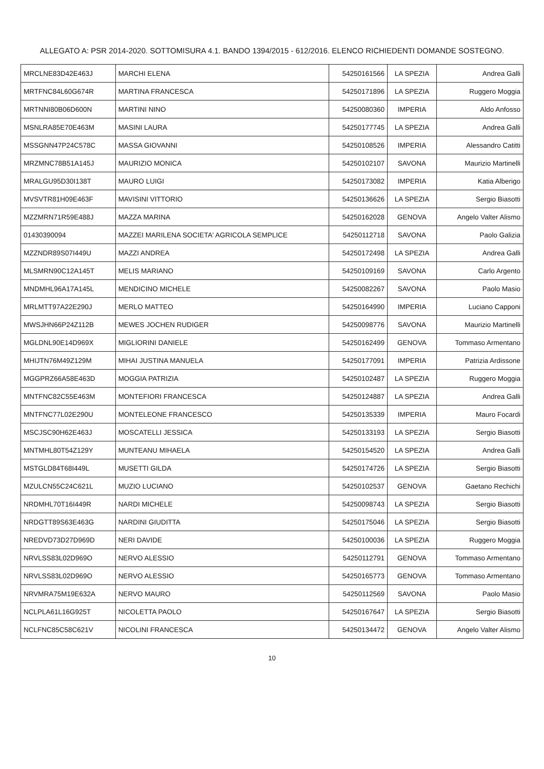ALLEGATO A: PSR 2014-2020. SOTTOMISURA 4.1. BANDO 1394/2015 - 612/2016. ELENCO RICHIEDENTI DOMANDE SOSTEGNO.
| MRCLNE83D42E463J | MARCHI ELENA | 54250161566 | LA SPEZIA | Andrea Galli |
| MRTFNC84L60G674R | MARTINA FRANCESCA | 54250171896 | LA SPEZIA | Ruggero Moggia |
| MRTNNI80B06D600N | MARTINI NINO | 54250080360 | IMPERIA | Aldo Anfosso |
| MSNLRA85E70E463M | MASINI LAURA | 54250177745 | LA SPEZIA | Andrea Galli |
| MSSGNN47P24C578C | MASSA GIOVANNI | 54250108526 | IMPERIA | Alessandro Catitti |
| MRZMNC78B51A145J | MAURIZIO MONICA | 54250102107 | SAVONA | Maurizio Martinelli |
| MRALGU95D30I138T | MAURO LUIGI | 54250173082 | IMPERIA | Katia Alberigo |
| MVSVTR81H09E463F | MAVISINI VITTORIO | 54250136626 | LA SPEZIA | Sergio Biasotti |
| MZZMRN71R59E488J | MAZZA MARINA | 54250162028 | GENOVA | Angelo Valter Alismo |
| 01430390094 | MAZZEI MARILENA SOCIETA' AGRICOLA SEMPLICE | 54250112718 | SAVONA | Paolo Galizia |
| MZZNDR89S07I449U | MAZZI ANDREA | 54250172498 | LA SPEZIA | Andrea Galli |
| MLSMRN90C12A145T | MELIS MARIANO | 54250109169 | SAVONA | Carlo Argento |
| MNDMHL96A17A145L | MENDICINO MICHELE | 54250082267 | SAVONA | Paolo Masio |
| MRLMTT97A22E290J | MERLO MATTEO | 54250164990 | IMPERIA | Luciano Capponi |
| MWSJHN66P24Z112B | MEWES JOCHEN RUDIGER | 54250098776 | SAVONA | Maurizio Martinelli |
| MGLDNL90E14D969X | MIGLIORINI DANIELE | 54250162499 | GENOVA | Tommaso Armentano |
| MHIJTN76M49Z129M | MIHAI JUSTINA MANUELA | 54250177091 | IMPERIA | Patrizia Ardissone |
| MGGPRZ66A58E463D | MOGGIA PATRIZIA | 54250102487 | LA SPEZIA | Ruggero Moggia |
| MNTFNC82C55E463M | MONTEFIORI FRANCESCA | 54250124887 | LA SPEZIA | Andrea Galli |
| MNTFNC77L02E290U | MONTELEONE FRANCESCO | 54250135339 | IMPERIA | Mauro Focardi |
| MSCJSC90H62E463J | MOSCATELLI JESSICA | 54250133193 | LA SPEZIA | Sergio Biasotti |
| MNTMHL80T54Z129Y | MUNTEANU MIHAELA | 54250154520 | LA SPEZIA | Andrea Galli |
| MSTGLD84T68I449L | MUSETTI GILDA | 54250174726 | LA SPEZIA | Sergio Biasotti |
| MZULCN55C24C621L | MUZIO LUCIANO | 54250102537 | GENOVA | Gaetano Rechichi |
| NRDMHL70T16I449R | NARDI MICHELE | 54250098743 | LA SPEZIA | Sergio Biasotti |
| NRDGTT89S63E463G | NARDINI GIUDITTA | 54250175046 | LA SPEZIA | Sergio Biasotti |
| NREDVD73D27D969D | NERI DAVIDE | 54250100036 | LA SPEZIA | Ruggero Moggia |
| NRVLSS83L02D969O | NERVO ALESSIO | 54250112791 | GENOVA | Tommaso Armentano |
| NRVLSS83L02D969O | NERVO ALESSIO | 54250165773 | GENOVA | Tommaso Armentano |
| NRVMRA75M19E632A | NERVO MAURO | 54250112569 | SAVONA | Paolo Masio |
| NCLPLA61L16G925T | NICOLETTA PAOLO | 54250167647 | LA SPEZIA | Sergio Biasotti |
| NCLFNC85C58C621V | NICOLINI FRANCESCA | 54250134472 | GENOVA | Angelo Valter Alismo |
10